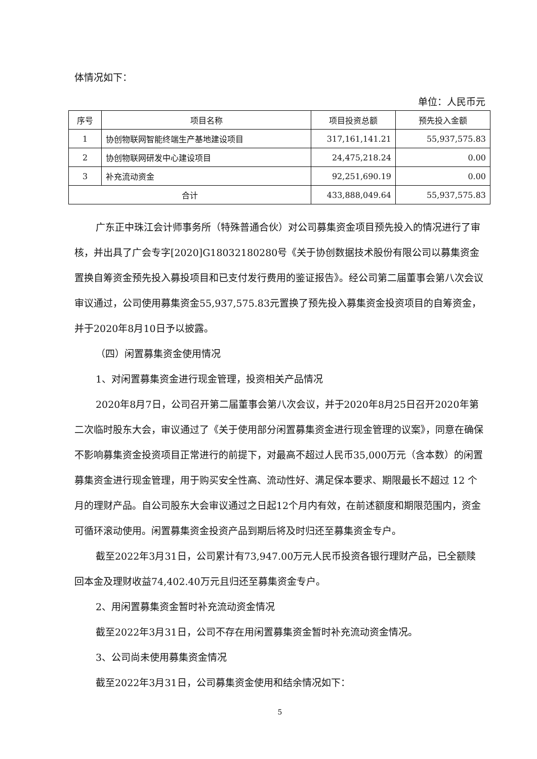体情况如下：
单位：人民币元
| 序号 | 项目名称 | 项目投资总额 | 预先投入金额 |
| --- | --- | --- | --- |
| 1 | 协创物联网智能终端生产基地建设项目 | 317,161,141.21 | 55,937,575.83 |
| 2 | 协创物联网研发中心建设项目 | 24,475,218.24 | 0.00 |
| 3 | 补充流动资金 | 92,251,690.19 | 0.00 |
| 合计 | | 433,888,049.64 | 55,937,575.83 |
广东正中珠江会计师事务所（特殊普通合伙）对公司募集资金项目预先投入的情况进行了审核，并出具了广会专字[2020]G18032180280号《关于协创数据技术股份有限公司以募集资金置换自筹资金预先投入募投项目和已支付发行费用的鉴证报告》。经公司第二届董事会第八次会议审议通过，公司使用募集资金55,937,575.83元置换了预先投入募集资金投资项目的自筹资金，并于2020年8月10日予以披露。
（四）闲置募集资金使用情况
1、对闲置募集资金进行现金管理，投资相关产品情况
2020年8月7日，公司召开第二届董事会第八次会议，并于2020年8月25日召开2020年第二次临时股东大会，审议通过了《关于使用部分闲置募集资金进行现金管理的议案》，同意在确保不影响募集资金投资项目正常进行的前提下，对最高不超过人民币35,000万元（含本数）的闲置募集资金进行现金管理，用于购买安全性高、流动性好、满足保本要求、期限最长不超过 12 个月的理财产品。自公司股东大会审议通过之日起12个月内有效，在前述额度和期限范围内，资金可循环滚动使用。闲置募集资金投资产品到期后将及时归还至募集资金专户。
截至2022年3月31日，公司累计有73,947.00万元人民币投资各银行理财产品，已全额赎回本金及理财收益74,402.40万元且归还至募集资金专户。
2、用闲置募集资金暂时补充流动资金情况
截至2022年3月31日，公司不存在用闲置募集资金暂时补充流动资金情况。
3、公司尚未使用募集资金情况
截至2022年3月31日，公司募集资金使用和结余情况如下：
5